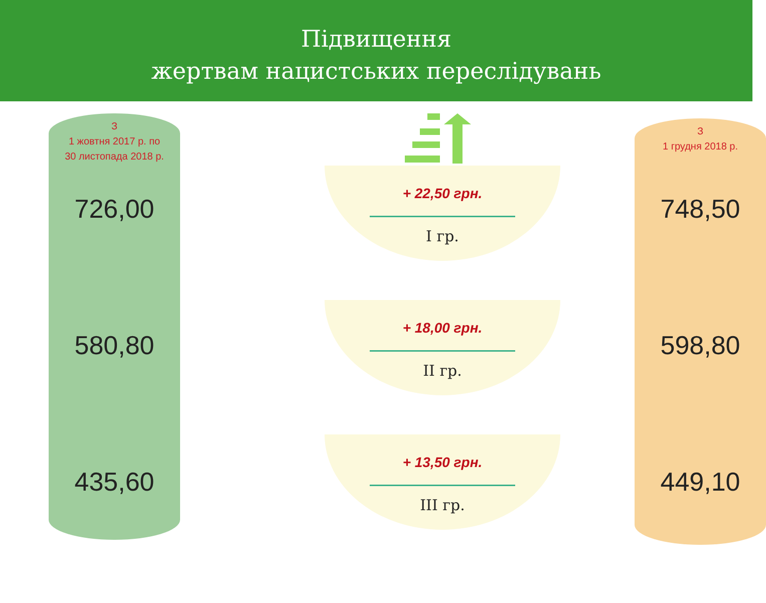Підвищення
жертвам нацистських переслідувань
З
1 жовтня 2017 р. по
30 листопада 2018 р.
726,00
580,80
435,60
+ 22,50 грн.
І гр.
+ 18,00 грн.
ІІ гр.
+ 13,50 грн.
ІІІ гр.
З
1 грудня 2018 р.
748,50
598,80
449,10